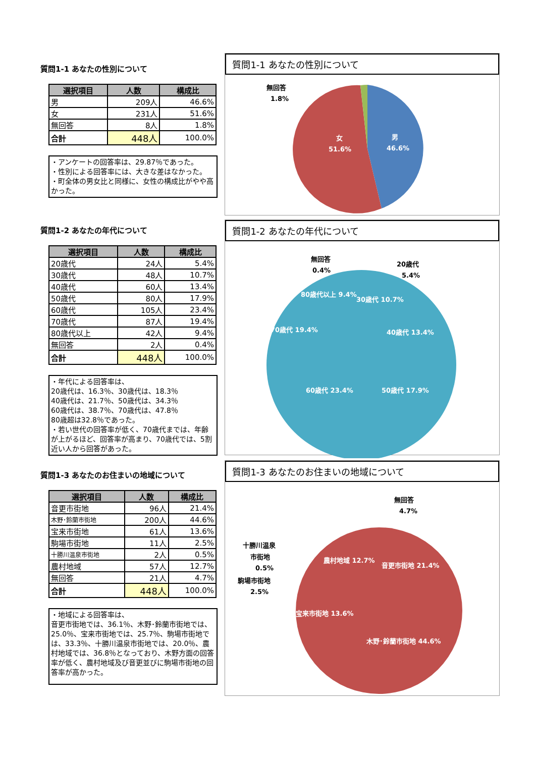質問1-1 あなたの性別について
| 選択項目 | 人数 | 構成比 |
| --- | --- | --- |
| 男 | 209人 | 46.6% |
| 女 | 231人 | 51.6% |
| 無回答 | 8人 | 1.8% |
| 合計 | 448人 | 100.0% |
・アンケートの回答率は、29.87％であった。
・性別による回答率には、大きな差はなかった。
・町全体の男女比と同様に、女性の構成比がやや高かった。
質問1-1 あなたの性別について
無回答
1.8%
女
51.6%
男
46.6%
質問1-2 あなたの年代について
| 選択項目 | 人数 | 構成比 |
| --- | --- | --- |
| 20歳代 | 24人 | 5.4% |
| 30歳代 | 48人 | 10.7% |
| 40歳代 | 60人 | 13.4% |
| 50歳代 | 80人 | 17.9% |
| 60歳代 | 105人 | 23.4% |
| 70歳代 | 87人 | 19.4% |
| 80歳代以上 | 42人 | 9.4% |
| 無回答 | 2人 | 0.4% |
| 合計 | 448人 | 100.0% |
・年代による回答率は、
20歳代は、16.3％、30歳代は、18.3％
40歳代は、21.7％、50歳代は、34.3％
60歳代は、38.7％、70歳代は、47.8％
80歳超は32.8％であった。
・若い世代の回答率が低く、70歳代までは、年齢が上がるほど、回答率が高まり、70歳代では、5割近い人から回答があった。
質問1-2 あなたの年代について
無回答
0.4%
20歳代
5.4%
40歳代 13.4%
60歳代 23.4%
50歳代 17.9%
70歳代 19.4%
30歳代 10.7%
80歳代以上 9.4%
質問1-3 あなたのお住まいの地域について
| 選択項目 | 人数 | 構成比 |
| --- | --- | --- |
| 音更市街地 | 96人 | 21.4% |
| 木野･鈴蘭市街地 | 200人 | 44.6% |
| 宝来市街地 | 61人 | 13.6% |
| 駒場市街地 | 11人 | 2.5% |
| 十勝川温泉市街地 | 2人 | 0.5% |
| 農村地域 | 57人 | 12.7% |
| 無回答 | 21人 | 4.7% |
| 合計 | 448人 | 100.0% |
・地域による回答率は、
音更市街地では、36.1％、木野･鈴蘭市街地では、25.0％、宝来市街地では、25.7％、駒場市街地では、33.3％、十勝川温泉市街地では、20.0％、農村地域では、36.8％となっており、木野方面の回答率が低く、農村地域及び音更並びに駒場市街地の回答率が高かった。
質問1-3 あなたのお住まいの地域について
無回答
4.7%
十勝川温泉
市街地
0.5%
駒場市街地
2.5%
音更市街地 21.4%
農村地域 12.7%
宝来市街地 13.6%
木野･鈴蘭市街地 44.6%